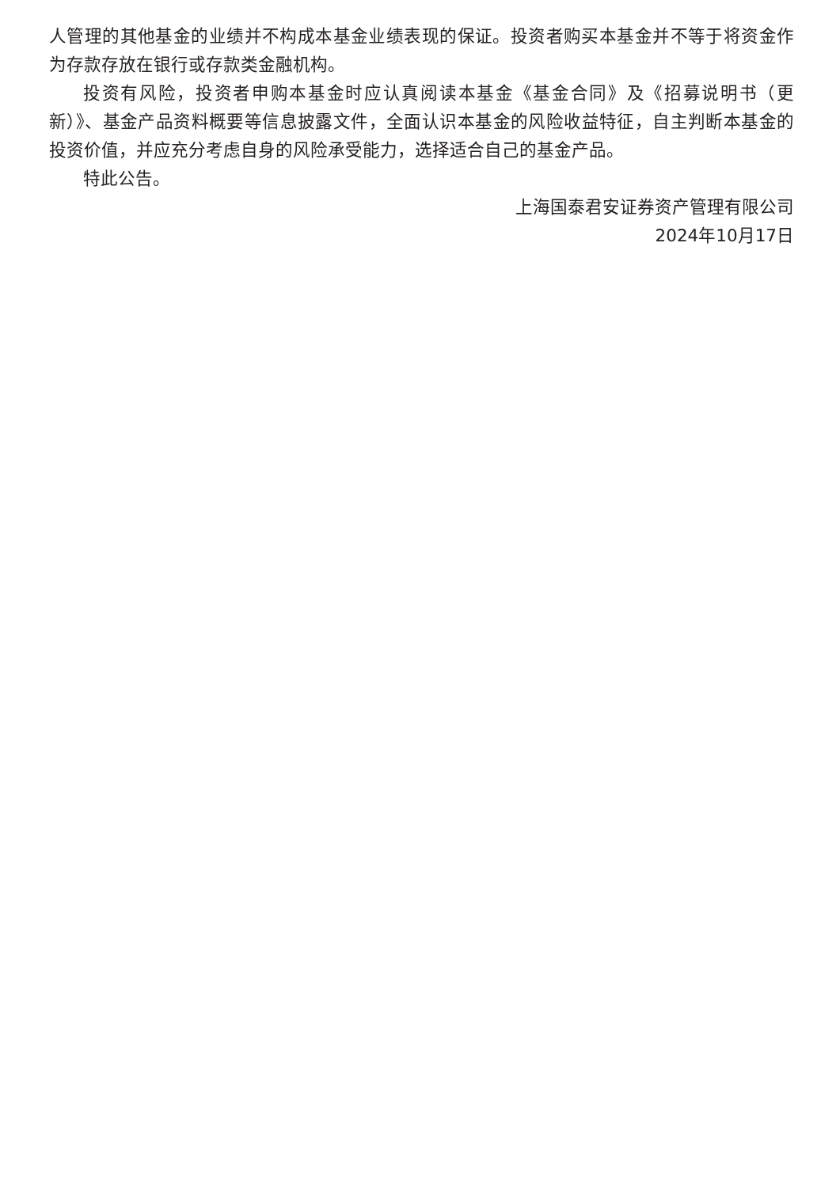人管理的其他基金的业绩并不构成本基金业绩表现的保证。投资者购买本基金并不等于将资金作为存款存放在银行或存款类金融机构。
投资有风险，投资者申购本基金时应认真阅读本基金《基金合同》及《招募说明书（更新）》、基金产品资料概要等信息披露文件，全面认识本基金的风险收益特征，自主判断本基金的投资价值，并应充分考虑自身的风险承受能力，选择适合自己的基金产品。
特此公告。
上海国泰君安证券资产管理有限公司
2024年10月17日